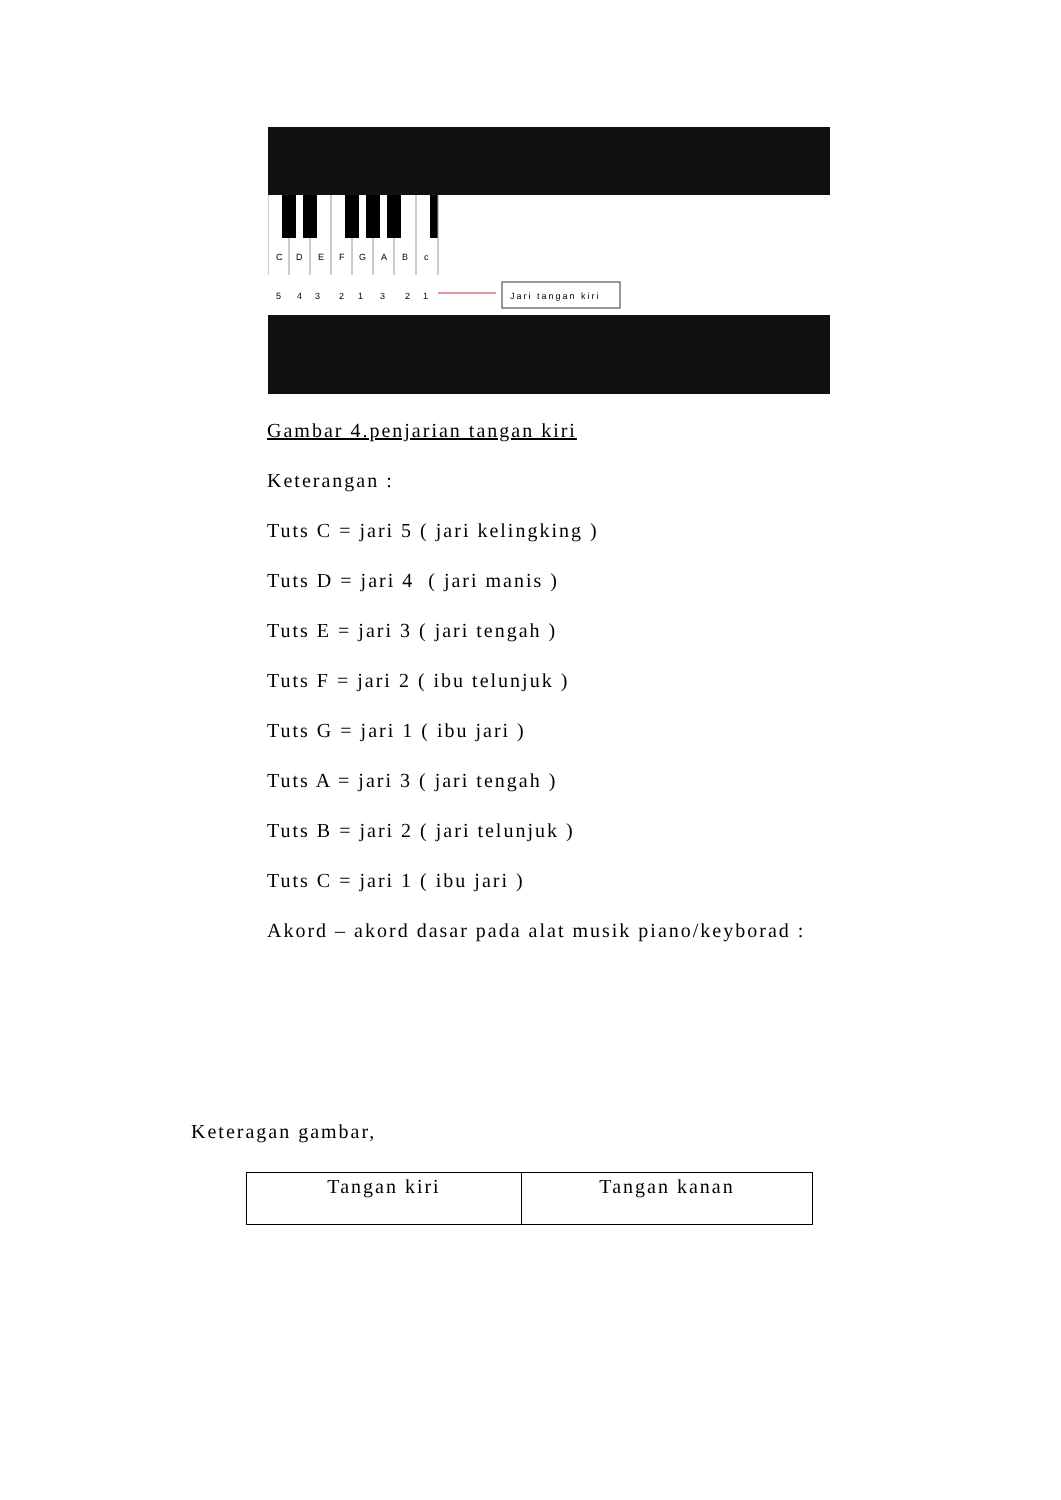C
D
E
F
G
A
B
c
5
4
3
2
1
3
2
1
Jari tangan kiri
Gambar 4.penjarian tangan kiri
Keterangan :
Tuts C = jari 5 ( jari kelingking )
Tuts D = jari 4 ( jari manis )
Tuts E = jari 3 ( jari tengah )
Tuts F = jari 2 ( ibu telunjuk )
Tuts G = jari 1 ( ibu jari )
Tuts A = jari 3 ( jari tengah )
Tuts B = jari 2 ( jari telunjuk )
Tuts C = jari 1 ( ibu jari )
Akord – akord dasar pada alat musik piano/keyborad :
Keteragan gambar,
| Tangan kiri | Tangan kanan |
| --- | --- |